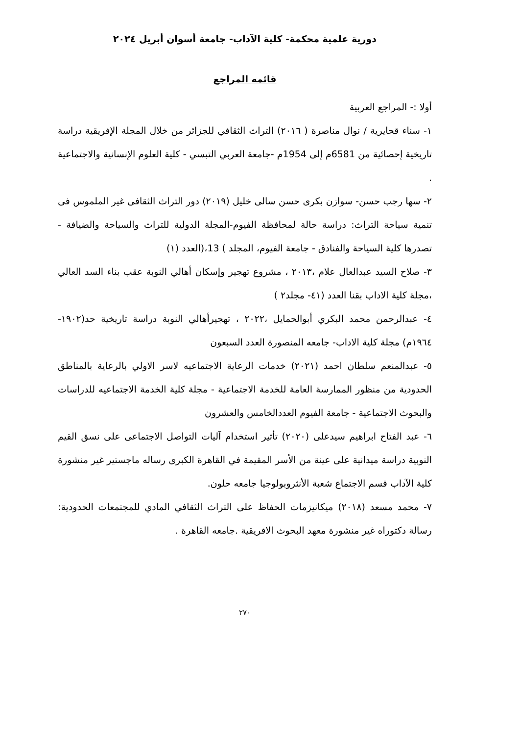دورية علمية محكمة- كلية الآداب- جامعة أسوان أبريل ٢٠٢٤
قائمه المراجع
أولا :- المراجع العربية
١- سناء قحايرية / نوال مناصرة ( ٢٠١٦) التراث الثقافي للجزائر من خلال المجلة الإفريقية دراسة تاريخية إحصائية من 6581م إلى 1954م -جامعة العربي التبسي - كلية العلوم الإنسانية والاجتماعية .
٢- سها رجب حسن- سوازن بكرى حسن سالى خليل (٢٠١٩) دور التراث الثقافى غير الملموس فى تنمية سياحة التراث: دراسة حالة لمحافظة الفيوم-المجلة الدولية للتراث والسياحة والضيافة - تصدرها كلية السياحة والفنادق - جامعة الفيوم، المجلد ) 13،(العدد (١)
٣- صلاح السيد عبدالعال علام ،٢٠١٣ ، مشروع تهجير وإسكان أهالي النوبة عقب بناء السد العالي ،مجلة كلية الاداب بقنا العدد (٤١- مجلد٢ )
٤- عبدالرحمن محمد البكري أبوالحمايل ،٢٠٢٢ ، تهجيرأهالي النوبة دراسة تاريخية حد(١٩٠٢- ١٩٦٤م) مجلة كلية الاداب- جامعه المنصورة العدد السبعون
٥- عبدالمنعم سلطان احمد (٢٠٢١) خدمات الرعاية الاجتماعيه لاسر الاولي بالرعاية بالمناطق الحدودية من منظور الممارسة العامة للخدمة الاجتماعية - مجلة كلية الخدمة الاجتماعيه للدراسات والبحوث الاجتماعية - جامعة الفيوم العددالخامس والعشرون
٦- عبد الفتاح ابراهيم سيدعلى (٢٠٢٠) تأثير استخدام آليات التواصل الاجتماعى على نسق القيم النوبية دراسة ميدانية على عينة من الأسر المقيمة في القاهرة الكبرى رساله ماجستير غير منشورة كلية الآداب قسم الاجتماع شعبة الأنثروبولوجيا جامعه حلون.
٧- محمد مسعد (٢٠١٨) ميكانيزمات الحفاظ على التراث الثقافي المادي للمجتمعات الحدودية: رسالة دكتوراه غير منشورة معهد البحوث الافريقية .جامعه القاهرة .
٢٧٠